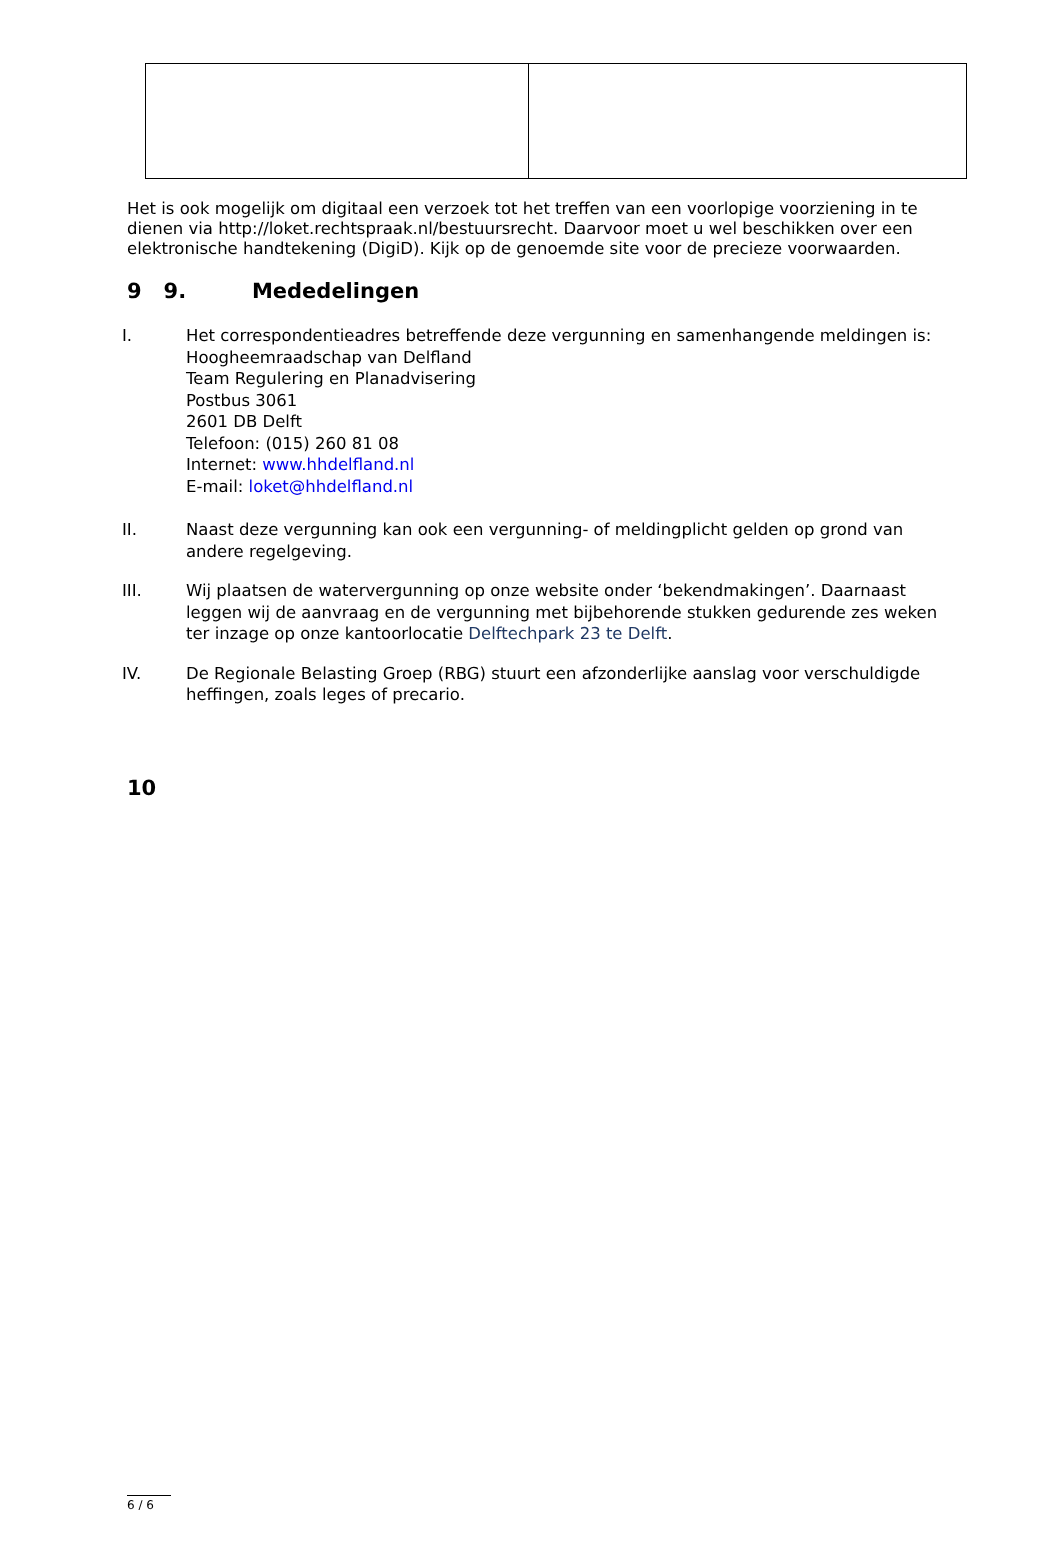Het is ook mogelijk om digitaal een verzoek tot het treffen van een voorlopige voorziening in te dienen via http://loket.rechtspraak.nl/bestuursrecht. Daarvoor moet u wel beschikken over een elektronische handtekening (DigiD). Kijk op de genoemde site voor de precieze voorwaarden.
9 9. Mededelingen
I. Het correspondentieadres betreffende deze vergunning en samenhangende meldingen is:
Hoogheemraadschap van Delfland
Team Regulering en Planadvisering
Postbus 3061
2601 DB Delft
Telefoon: (015) 260 81 08
Internet: www.hhdelfland.nl
E-mail: loket@hhdelfland.nl
II. Naast deze vergunning kan ook een vergunning- of meldingplicht gelden op grond van andere regelgeving.
III. Wij plaatsen de watervergunning op onze website onder ‘bekendmakingen’. Daarnaast leggen wij de aanvraag en de vergunning met bijbehorende stukken gedurende zes weken ter inzage op onze kantoorlocatie Delftechpark 23 te Delft.
IV. De Regionale Belasting Groep (RBG) stuurt een afzonderlijke aanslag voor verschuldigde heffingen, zoals leges of precario.
10
6 / 6